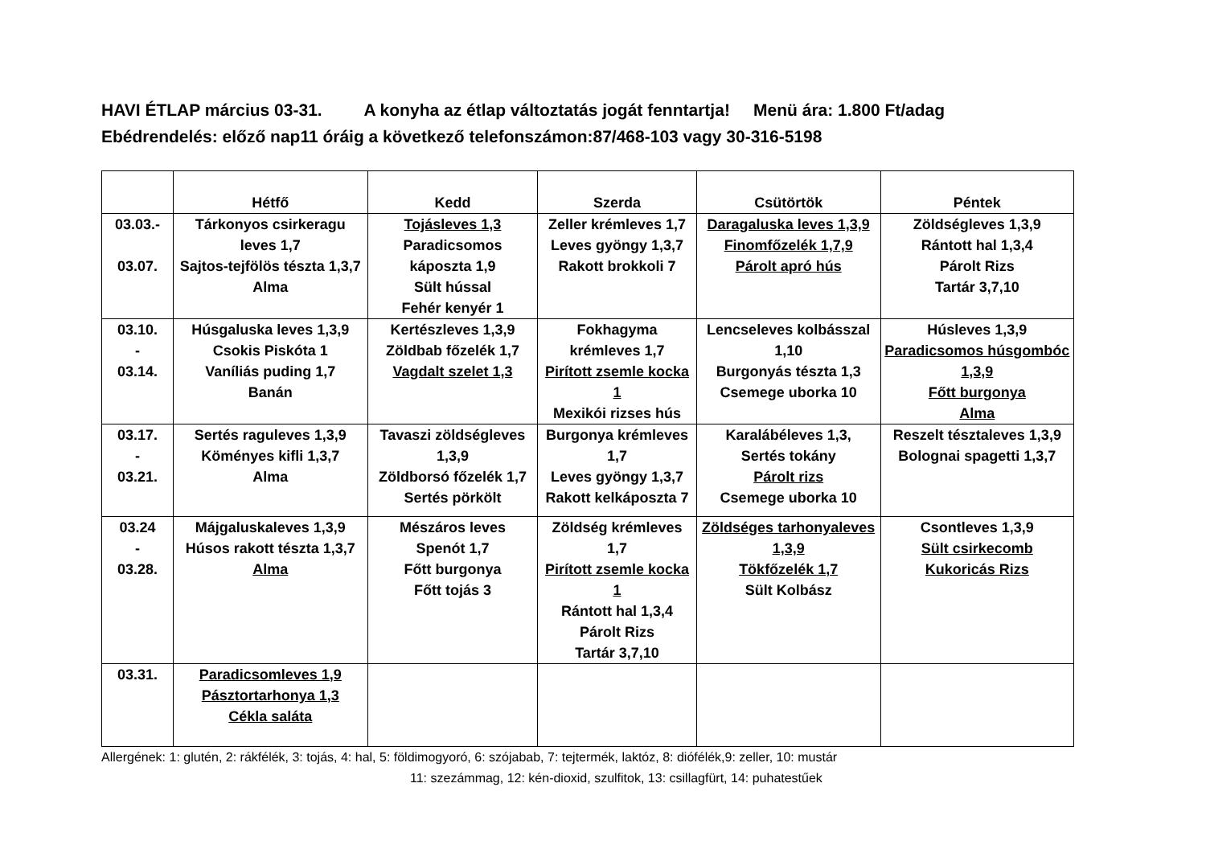HAVI ÉTLAP március 03-31. A konyha az étlap változtatás jogát fenntartja! Menü ára: 1.800 Ft/adag
Ebédrendelés: előző nap11 óráig a következő telefonszámon:87/468-103 vagy 30-316-5198
| | Hétfő | Kedd | Szerda | Csütörtök | Péntek |
| --- | --- | --- | --- | --- | --- |
| 03.03.- 03.07. | Tárkonyos csirkeragu leves 1,7 Sajtos-tejfölös tészta 1,3,7 Alma | Tojásleves 1,3 Paradicsomos káposzta 1,9 Sült hússal Fehér kenyér 1 | Zeller krémleves 1,7 Leves gyöngy 1,3,7 Rakott brokkoli 7 | Daragaluska leves 1,3,9 Finomfőzelék 1,7,9 Párolt apró hús | Zöldségleves 1,3,9 Rántott hal 1,3,4 Párolt Rizs Tartár 3,7,10 |
| 03.10. - 03.14. | Húsgaluska leves 1,3,9 Csokis Piskóta 1 Vaníliás puding 1,7 Banán | Kertészleves 1,3,9 Zöldbab főzelék 1,7 Vagdalt szelet 1,3 | Fokhagyma krémleves 1,7 Pirított zsemle kocka 1 Mexikói rizses hús | Lencseleves kolbásszal 1,10 Burgonyás tészta 1,3 Csemege uborka 10 | Húsleves 1,3,9 Paradicsomos húsgombóc 1,3,9 Főtt burgonya Alma |
| 03.17. - 03.21. | Sertés raguleves 1,3,9 Köményes kifli 1,3,7 Alma | Tavaszi zöldségleves 1,3,9 Zöldborsó főzelék 1,7 Sertés pörkölt | Burgonya krémleves 1,7 Leves gyöngy 1,3,7 Rakott kelkáposzta 7 | Karalábéleves 1,3, Sertés tokány Párolt rizs Csemege uborka 10 | Reszelt tésztaleves 1,3,9 Bolognai spagetti 1,3,7 |
| 03.24 - 03.28. | Májgaluskaleves 1,3,9 Húsos rakott tészta 1,3,7 Alma | Mészáros leves Spenót 1,7 Főtt burgonya Főtt tojás 3 | Zöldség krémleves 1,7 Pirított zsemle kocka 1 Rántott hal 1,3,4 Párolt Rizs Tartár 3,7,10 | Zöldséges tarhonyaleves 1,3,9 Tökfőzelék 1,7 Sült Kolbász | Csontleves 1,3,9 Sült csirkecomb Kukoricás Rizs |
| 03.31. | Paradicsomleves 1,9 Pásztortarhonya 1,3 Cékla saláta | | | | |
Allergének: 1: glutén, 2: rákfélék, 3: tojás, 4: hal, 5: földimogyoró, 6: szójabab, 7: tejtermék, laktóz, 8: diófélék,9: zeller, 10: mustár
11: szezámmag, 12: kén-dioxid, szulfitok, 13: csillagfürt, 14: puhatestűek